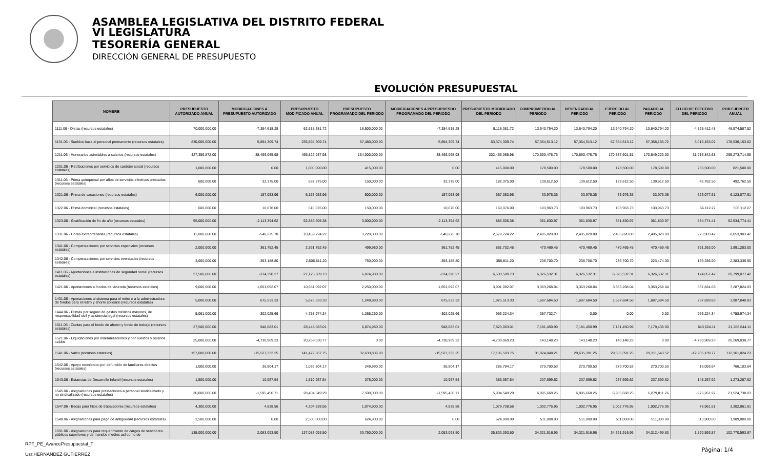ASAMBLEA LEGISLATIVA DEL DISTRITO FEDERAL
VI LEGISLATURA
TESORERÍA GENERAL
DIRECCIÓN GENERAL DE PRESUPUESTO
EVOLUCIÓN PRESUPUESTAL
| NOMBRE | PRESUPUESTO AUTORIZADO ANUAL | MODIFICACIONES A PRESUPUESTO AUTORIZADO | PRESUPUESTO MODIFICADO ANUAL | PRESUPUESTO PROGRAMADO DEL PERIODO | MODIFICACIONES A PRESUPUESDO PROGRAMADO DEL PERIODO | PRESUPUESTO MODIFICADO DEL PERIODO | COMPROMETIDO AL PERIODO | DEVENGADO AL PERIODO | EJERCIDO AL PERIODO | PAGADO AL PERIODO | FLUJO DE EFECTIVO DEL PERIODO | POR EJERCER ANUAL |
| --- | --- | --- | --- | --- | --- | --- | --- | --- | --- | --- | --- | --- |
| 1111.06 - Dietas (recursos estatales) | 70,000,000.00 | -7,384,618.28 | 62,615,381.72 | 16,500,000.00 | -7,384,618.28 | 9,115,381.72 | 13,640,794.20 | 13,640,794.20 | 13,640,794.20 | 13,640,794.20 | -4,525,412.48 | 48,974,587.52 |
| 1131.06 - Sueldos base al personal permanente (recursos estatales) | 230,000,000.00 | 5,894,309.74 | 235,894,309.74 | 57,480,000.00 | 5,894,309.74 | 63,374,309.74 | 57,364,513.12 | 57,364,513.12 | 57,364,513.12 | 57,358,156.72 | 6,016,153.02 | 178,536,153.02 |
| 1211.06 - Honorarios asimilables a salarios (recursos estatales) | 427,356,872.00 | 38,466,065.98 | 465,822,937.98 | 164,000,000.00 | 38,466,065.98 | 202,466,065.98 | 170,590,476.76 | 170,590,476.76 | 170,587,601.51 | 170,549,223.30 | 31,916,842.68 | 295,273,714.68 |
| 1231.06 - Retribuciones por servicios de carácter social (recursos estatales) | 1,000,000.00 | 0.00 | 1,000,000.00 | 415,000.00 | 0.00 | 415,000.00 | 178,500.00 | 178,500.00 | 178,500.00 | 178,500.00 | 236,500.00 | 821,500.00 |
| 1311.06 - Prima quinquenal por años de servicios efectivos prestados (recursos estatales) | 600,000.00 | 32,375.00 | 632,375.00 | 150,000.00 | 32,375.00 | 182,375.00 | 139,612.50 | 139,612.50 | 139,612.50 | 139,612.50 | 42,762.50 | 492,762.50 |
| 1321.06 - Prima de vacaciones (recursos estatales) | 6,000,000.00 | 157,053.96 | 6,157,053.96 | 500,000.00 | 157,053.96 | 657,053.96 | 33,976.35 | 33,976.35 | 33,976.35 | 33,976.35 | 623,077.61 | 6,123,077.61 |
| 1322.06 - Prima dominical (recursos estatales) | 600,000.00 | 10,076.00 | 610,076.00 | 150,000.00 | 10,076.00 | 160,076.00 | 103,963.73 | 103,963.73 | 103,963.73 | 103,963.73 | 56,112.27 | 506,112.27 |
| 1323.06 - Gratificación de fin de año (recursos estatales) | 55,000,000.00 | -2,113,394.62 | 52,886,605.38 | 3,000,000.00 | -2,113,394.62 | 886,605.38 | 351,830.97 | 351,830.97 | 351,830.97 | 351,830.97 | 534,774.41 | 52,534,774.41 |
| 1331.06 - Horas extraordinarias (recursos estatales) | 11,000,000.00 | -540,275.78 | 10,459,724.22 | 3,220,000.00 | -540,275.78 | 2,679,724.22 | 2,405,820.80 | 2,405,820.80 | 2,405,820.80 | 2,405,820.80 | 273,903.42 | 8,053,903.42 |
| 1341.06 - Compensaciones por servicios especiales (recursos estatales) | 2,000,000.00 | 361,752.45 | 2,361,752.45 | 499,980.00 | 361,752.45 | 861,732.45 | 470,469.45 | 470,469.45 | 470,469.45 | 470,469.45 | 391,263.00 | 1,891,283.00 |
| 1342.06 - Compensaciones por servicios eventuales (recursos estatales) | 3,000,000.00 | -393,188.80 | 2,606,811.20 | 750,000.00 | -393,188.80 | 356,811.20 | 236,700.70 | 236,700.70 | 236,700.70 | 223,474.30 | 133,336.90 | 2,383,336.90 |
| 1411.06 - Aportaciones a instituciones de seguridad social (recursos estatales) | 27,500,000.00 | -374,390.27 | 27,125,609.73 | 6,874,980.00 | -374,390.27 | 6,500,589.73 | 6,326,532.31 | 6,326,532.31 | 6,326,532.31 | 6,326,532.31 | 174,057.42 | 20,799,077.42 |
| 1421.06 - Aportaciones a fondos de vivienda (recursos estatales) | 9,000,000.00 | 1,651,092.07 | 10,651,092.07 | 2,250,000.00 | 1,651,092.07 | 3,901,092.07 | 3,363,268.04 | 3,363,268.04 | 3,363,268.04 | 3,363,268.04 | 537,824.03 | 7,287,824.03 |
| 1431.06 - Aportaciones al sistema para el retiro o a la administradora de fondos para el retiro y ahorro solidario (recursos estatales) | 5,000,000.00 | 675,533.33 | 5,675,533.33 | 1,249,980.00 | 675,533.33 | 1,925,513.33 | 1,687,684.50 | 1,687,684.50 | 1,687,684.50 | 1,687,684.50 | 237,828.83 | 3,987,848.83 |
| 1444.06 - Primas por seguro de gastos médicos mayores, de responsabilidad civil y asistencia legal (recursos estatales) | 5,061,000.00 | -302,025.66 | 4,758,974.34 | 1,265,250.00 | -302,025.66 | 963,224.34 | 357,732.74 | 0.00 | 0.00 | 0.00 | 963,224.34 | 4,758,974.34 |
| 1511.06 - Cuotas para el fondo de ahorro y fondo de trabajo (recursos estatales) | 27,500,000.00 | 948,083.01 | 28,448,083.01 | 6,874,980.00 | 948,083.01 | 7,823,063.01 | 7,181,450.99 | 7,181,450.99 | 7,181,450.99 | 7,179,438.90 | 643,624.11 | 21,268,644.11 |
| 1521.06 - Liquidaciones por indemnizaciones y por sueldos y salarios caídos | 25,000,000.00 | -4,730,969.23 | 20,269,030.77 | 0.00 | -4,730,969.23 | -4,730,969.23 | 143,148.23 | 143,148.23 | 143,148.23 | 0.00 | -4,730,969.23 | 20,269,030.77 |
| 1541.06 - Vales (recursos estatales) | 157,000,000.00 | -15,527,332.25 | 141,472,667.75 | 32,633,836.00 | -15,527,332.25 | 17,106,503.75 | 31,824,040.21 | 29,635,391.25 | 29,635,391.25 | 29,311,643.52 | -12,205,139.77 | 112,161,024.23 |
| 1542.06 - Apoyo económico por defunción de familiares directos (recursos estatales) | 1,000,000.00 | 36,804.17 | 1,036,804.17 | 249,990.00 | 36,804.17 | 286,794.17 | 270,700.53 | 270,700.53 | 270,700.53 | 270,700.53 | 16,093.64 | 766,103.64 |
| 1543.06 - Estancias de Desarrollo Infantil (recursos estatales) | 1,500,000.00 | 10,957.54 | 1,510,957.54 | 375,000.00 | 10,957.54 | 385,957.54 | 237,699.62 | 237,699.62 | 237,699.62 | 237,699.62 | 148,257.92 | 1,273,257.92 |
| 1545.06 - Asignaciones para prestaciones a personal sindicalizado y no sindicalizado (recursos estatales) | 30,000,000.00 | -1,595,450.71 | 28,404,549.29 | 7,500,000.00 | -1,595,450.71 | 5,904,549.29 | 6,905,668.25 | 6,905,668.25 | 6,905,668.25 | 6,879,811.26 | -975,261.97 | 21,524,738.03 |
| 1547.06 - Becas para hijos de trabajadores (recursos estatales) | 4,300,000.00 | 4,838.56 | 4,304,838.56 | 1,074,900.00 | 4,838.56 | 1,079,738.56 | 1,002,776.95 | 1,002,776.95 | 1,002,776.95 | 1,002,776.95 | 76,961.61 | 3,302,061.61 |
| 1548.06 - Asignaciones para pago de antigüedad (recursos estatales) | 2,500,000.00 | 0.00 | 2,500,000.00 | 624,900.00 | 0.00 | 624,900.00 | 511,000.00 | 511,000.00 | 511,000.00 | 511,000.00 | 113,900.00 | 1,989,000.00 |
| 1591.06 - Asignaciones para requerimiento de cargos de servidores públicos superiores y de mandos medios así como de | 135,000,000.00 | 2,083,093.50 | 137,083,093.50 | 33,750,000.00 | 2,083,093.50 | 35,833,093.50 | 34,321,916.96 | 34,321,916.96 | 34,321,916.96 | 34,312,499.63 | 1,520,593.87 | 102,770,593.87 |
RPT_PE_AvancePresupuestal_T
Usr:HERNANDEZ GUTIERREZ
Página: 1/4